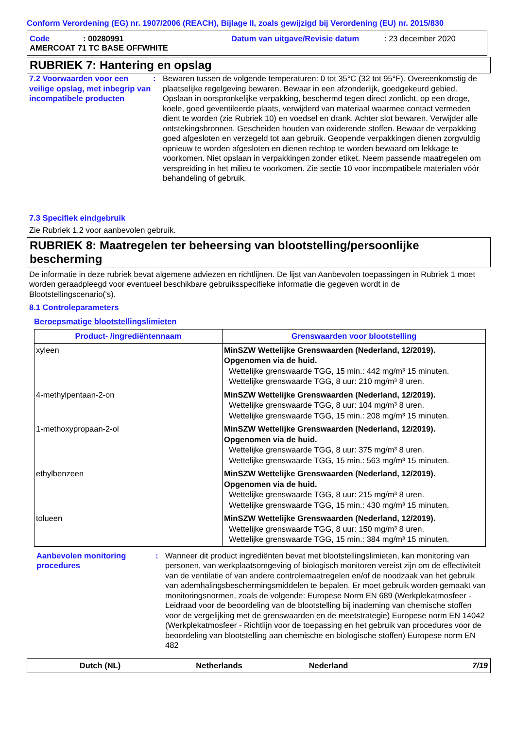Conform Verordening (EG) nr. 1907/2006 (REACH), Bijlage II, zoals gewijzigd bij Verordening (EU) nr. 2015/830
Code: 00280991 Datum van uitgave/Revisie datum: 23 december 2020
AMERCOAT 71 TC BASE OFFWHITE
RUBRIEK 7: Hantering en opslag
7.2 Voorwaarden voor een veilige opslag, met inbegrip van incompatibele producten
: Bewaren tussen de volgende temperaturen: 0 tot 35°C (32 tot 95°F). Overeenkomstig de plaatselijke regelgeving bewaren. Bewaar in een afzonderlijk, goedgekeurd gebied. Opslaan in oorspronkelijke verpakking, beschermd tegen direct zonlicht, op een droge, koele, goed geventileerde plaats, verwijderd van materiaal waarmee contact vermeden dient te worden (zie Rubriek 10) en voedsel en drank. Achter slot bewaren. Verwijder alle ontstekingsbronnen. Gescheiden houden van oxiderende stoffen. Bewaar de verpakking goed afgesloten en verzegeld tot aan gebruik. Geopende verpakkingen dienen zorgvuldig opnieuw te worden afgesloten en dienen rechtop te worden bewaard om lekkage te voorkomen. Niet opslaan in verpakkingen zonder etiket. Neem passende maatregelen om verspreiding in het milieu te voorkomen. Zie sectie 10 voor incompatibele materialen vóór behandeling of gebruik.
7.3 Specifiek eindgebruik
Zie Rubriek 1.2 voor aanbevolen gebruik.
RUBRIEK 8: Maatregelen ter beheersing van blootstelling/persoonlijke bescherming
De informatie in deze rubriek bevat algemene adviezen en richtlijnen. De lijst van Aanbevolen toepassingen in Rubriek 1 moet worden geraadpleegd voor eventueel beschikbare gebruiksspecifieke informatie die gegeven wordt in de Blootstellingscenario('s).
8.1 Controleparameters
Beroepsmatige blootstellingslimieten
| Product- /ingrediëntennaam | Grenswaarden voor blootstelling |
| --- | --- |
| xyleen | MinSZW Wettelijke Grenswaarden (Nederland, 12/2019). Opgenomen via de huid. Wettelijke grenswaarde TGG, 15 min.: 442 mg/m³ 15 minuten. Wettelijke grenswaarde TGG, 8 uur: 210 mg/m³ 8 uren. |
| 4-methylpentaan-2-on | MinSZW Wettelijke Grenswaarden (Nederland, 12/2019). Wettelijke grenswaarde TGG, 8 uur: 104 mg/m³ 8 uren. Wettelijke grenswaarde TGG, 15 min.: 208 mg/m³ 15 minuten. |
| 1-methoxypropaan-2-ol | MinSZW Wettelijke Grenswaarden (Nederland, 12/2019). Opgenomen via de huid. Wettelijke grenswaarde TGG, 8 uur: 375 mg/m³ 8 uren. Wettelijke grenswaarde TGG, 15 min.: 563 mg/m³ 15 minuten. |
| ethylbenzeen | MinSZW Wettelijke Grenswaarden (Nederland, 12/2019). Opgenomen via de huid. Wettelijke grenswaarde TGG, 8 uur: 215 mg/m³ 8 uren. Wettelijke grenswaarde TGG, 15 min.: 430 mg/m³ 15 minuten. |
| tolueen | MinSZW Wettelijke Grenswaarden (Nederland, 12/2019). Wettelijke grenswaarde TGG, 8 uur: 150 mg/m³ 8 uren. Wettelijke grenswaarde TGG, 15 min.: 384 mg/m³ 15 minuten. |
Aanbevolen monitoring procedures
: Wanneer dit product ingrediënten bevat met blootstellingslimieten, kan monitoring van personen, van werkplaatsomgeving of biologisch monitoren vereist zijn om de effectiviteit van de ventilatie of van andere controlemaatregelen en/of de noodzaak van het gebruik van ademhalingsbeschermingsmiddelen te bepalen. Er moet gebruik worden gemaakt van monitoringsnormen, zoals de volgende: Europese Norm EN 689 (Werkplekatmosfeer - Leidraad voor de beoordeling van de blootstelling bij inademing van chemische stoffen voor de vergelijking met de grenswaarden en de meetstrategie) Europese norm EN 14042 (Werkplekatmosfeer - Richtlijn voor de toepassing en het gebruik van procedures voor de beoordeling van blootstelling aan chemische en biologische stoffen) Europese norm EN 482
Dutch (NL) Netherlands Nederland 7/19